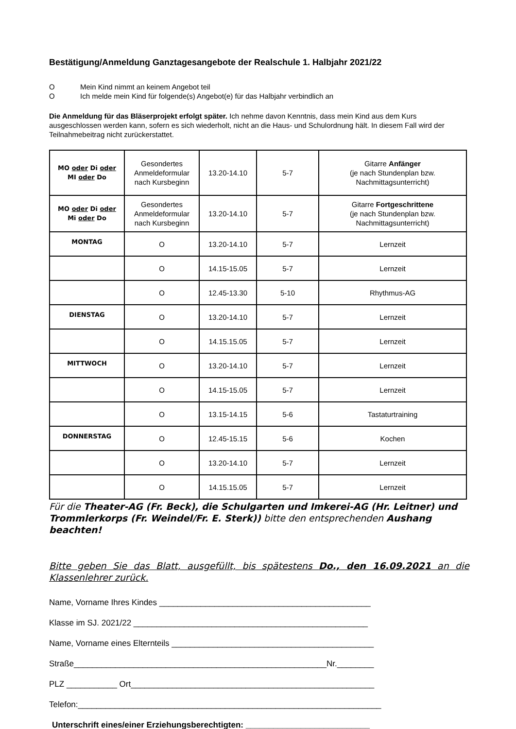Bestätigung/Anmeldung Ganztagesangebote der Realschule 1. Halbjahr 2021/22
O Mein Kind nimmt an keinem Angebot teil
O Ich melde mein Kind für folgende(s) Angebot(e) für das Halbjahr verbindlich an
Die Anmeldung für das Bläserprojekt erfolgt später. Ich nehme davon Kenntnis, dass mein Kind aus dem Kurs ausgeschlossen werden kann, sofern es sich wiederholt, nicht an die Haus- und Schulordnung hält. In diesem Fall wird der Teilnahmebeitrag nicht zurückerstattet.
| MO oder Di oder MI oder Do | Gesondertes Anmeldeformular nach Kursbeginn | 13.20-14.10 | 5-7 | Gitarre Anfänger (je nach Stundenplan bzw. Nachmittagsunterricht) |
| MO oder Di oder Mi oder Do | Gesondertes Anmeldeformular nach Kursbeginn | 13.20-14.10 | 5-7 | Gitarre Fortgeschrittene (je nach Stundenplan bzw. Nachmittagsunterricht) |
| MONTAG | O | 13.20-14.10 | 5-7 | Lernzeit |
| | O | 14.15-15.05 | 5-7 | Lernzeit |
| | O | 12.45-13.30 | 5-10 | Rhythmus-AG |
| DIENSTAG | O | 13.20-14.10 | 5-7 | Lernzeit |
| | O | 14.15.15.05 | 5-7 | Lernzeit |
| MITTWOCH | O | 13.20-14.10 | 5-7 | Lernzeit |
| | O | 14.15-15.05 | 5-7 | Lernzeit |
| | O | 13.15-14.15 | 5-6 | Tastaturtraining |
| DONNERSTAG | O | 12.45-15.15 | 5-6 | Kochen |
| | O | 13.20-14.10 | 5-7 | Lernzeit |
| | O | 14.15.15.05 | 5-7 | Lernzeit |
Für die Theater-AG (Fr. Beck), die Schulgarten und Imkerei-AG (Hr. Leitner) und Trommlerkorps (Fr. Weindel/Fr. E. Sterk)) bitte den entsprechenden Aushang beachten!
Bitte geben Sie das Blatt, ausgefüllt, bis spätestens Do., den 16.09.2021 an die Klassenlehrer zurück.
Name, Vorname Ihres Kindes ______________________________________________
Klasse im SJ. 2021/22 ___________________________________________________
Name, Vorname eines Elternteils ____________________________________________
Straße_______________________________________________________Nr.________
PLZ ___________ Ort_____________________________________________________
Telefon:__________________________________________________________________
Unterschrift eines/einer Erziehungsberechtigten: ___________________________